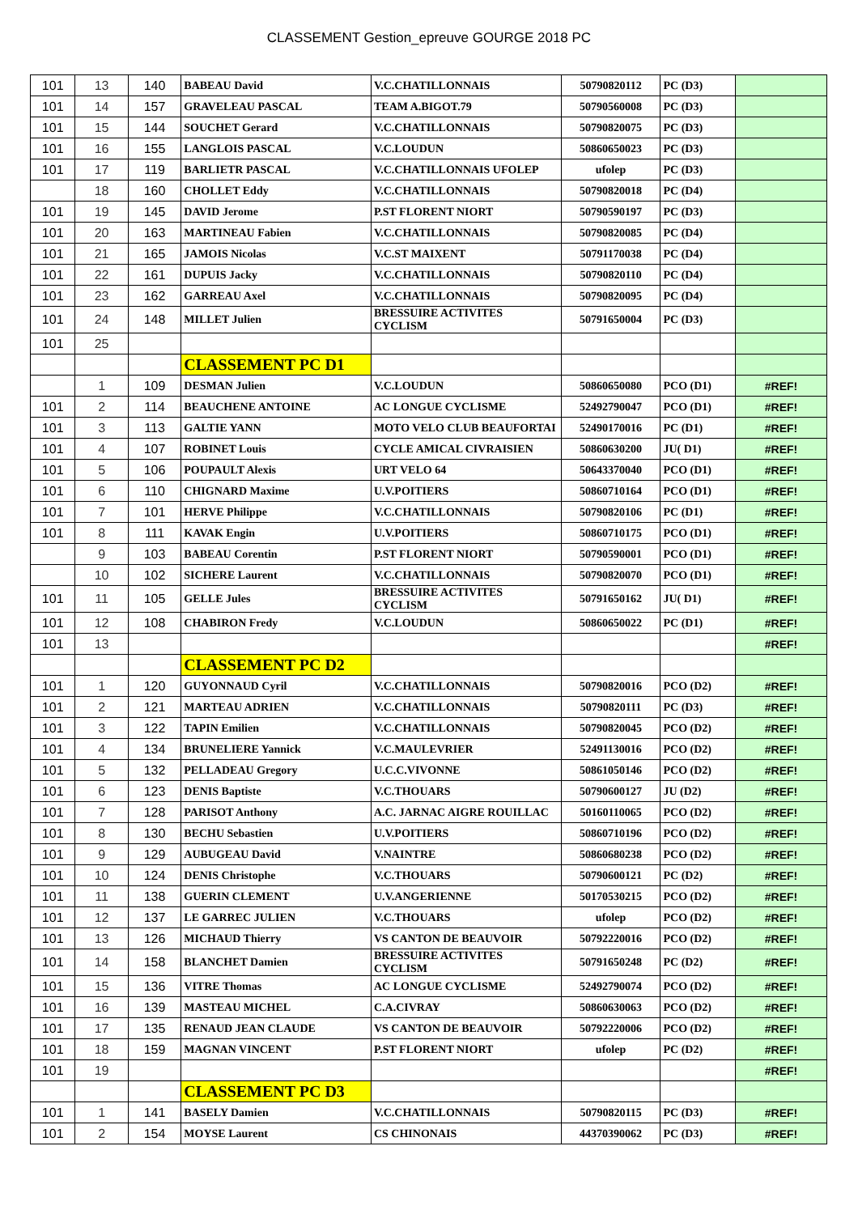CLASSEMENT Gestion_epreuve GOURGE 2018 PC
| 101 | 13 | 140 | BABEAU David | V.C.CHATILLONNAIS | 50790820112 | PC (D3) | |
| 101 | 14 | 157 | GRAVELEAU PASCAL | TEAM A.BIGOT.79 | 50790560008 | PC (D3) | |
| 101 | 15 | 144 | SOUCHET Gerard | V.C.CHATILLONNAIS | 50790820075 | PC (D3) | |
| 101 | 16 | 155 | LANGLOIS PASCAL | V.C.LOUDUN | 50860650023 | PC (D3) | |
| 101 | 17 | 119 | BARLIETR PASCAL | V.C.CHATILLONNAIS UFOLEP | ufolep | PC (D3) | |
| | 18 | 160 | CHOLLET Eddy | V.C.CHATILLONNAIS | 50790820018 | PC (D4) | |
| 101 | 19 | 145 | DAVID Jerome | P.ST FLORENT NIORT | 50790590197 | PC (D3) | |
| 101 | 20 | 163 | MARTINEAU Fabien | V.C.CHATILLONNAIS | 50790820085 | PC (D4) | |
| 101 | 21 | 165 | JAMOIS Nicolas | V.C.ST MAIXENT | 50791170038 | PC (D4) | |
| 101 | 22 | 161 | DUPUIS Jacky | V.C.CHATILLONNAIS | 50790820110 | PC (D4) | |
| 101 | 23 | 162 | GARREAU Axel | V.C.CHATILLONNAIS | 50790820095 | PC (D4) | |
| 101 | 24 | 148 | MILLET Julien | BRESSUIRE ACTIVITES CYCLISM | 50791650004 | PC (D3) | |
| 101 | 25 | | | | | | |
| | | | CLASSEMENT PC D1 | | | | |
| | 1 | 109 | DESMAN Julien | V.C.LOUDUN | 50860650080 | PCO (D1) | #REF! |
| 101 | 2 | 114 | BEAUCHENE ANTOINE | AC LONGUE CYCLISME | 52492790047 | PCO (D1) | #REF! |
| 101 | 3 | 113 | GALTIE YANN | MOTO VELO CLUB BEAUFORTAI | 52490170016 | PC (D1) | #REF! |
| 101 | 4 | 107 | ROBINET Louis | CYCLE AMICAL CIVRAISIEN | 50860630200 | JU( D1) | #REF! |
| 101 | 5 | 106 | POUPAULT Alexis | URT VELO 64 | 50643370040 | PCO (D1) | #REF! |
| 101 | 6 | 110 | CHIGNARD Maxime | U.V.POITIERS | 50860710164 | PCO (D1) | #REF! |
| 101 | 7 | 101 | HERVE Philippe | V.C.CHATILLONNAIS | 50790820106 | PC (D1) | #REF! |
| 101 | 8 | 111 | KAVAK Engin | U.V.POITIERS | 50860710175 | PCO (D1) | #REF! |
| | 9 | 103 | BABEAU Corentin | P.ST FLORENT NIORT | 50790590001 | PCO (D1) | #REF! |
| | 10 | 102 | SICHERE Laurent | V.C.CHATILLONNAIS | 50790820070 | PCO (D1) | #REF! |
| 101 | 11 | 105 | GELLE Jules | BRESSUIRE ACTIVITES CYCLISM | 50791650162 | JU( D1) | #REF! |
| 101 | 12 | 108 | CHABIRON Fredy | V.C.LOUDUN | 50860650022 | PC (D1) | #REF! |
| 101 | 13 | | | | | | #REF! |
| | | | CLASSEMENT PC D2 | | | | |
| 101 | 1 | 120 | GUYONNAUD Cyril | V.C.CHATILLONNAIS | 50790820016 | PCO (D2) | #REF! |
| 101 | 2 | 121 | MARTEAU ADRIEN | V.C.CHATILLONNAIS | 50790820111 | PC (D3) | #REF! |
| 101 | 3 | 122 | TAPIN Emilien | V.C.CHATILLONNAIS | 50790820045 | PCO (D2) | #REF! |
| 101 | 4 | 134 | BRUNELIERE Yannick | V.C.MAULEVRIER | 52491130016 | PCO (D2) | #REF! |
| 101 | 5 | 132 | PELLADEAU Gregory | U.C.C.VIVONNE | 50861050146 | PCO (D2) | #REF! |
| 101 | 6 | 123 | DENIS Baptiste | V.C.THOUARS | 50790600127 | JU (D2) | #REF! |
| 101 | 7 | 128 | PARISOT Anthony | A.C. JARNAC AIGRE ROUILLAC | 50160110065 | PCO (D2) | #REF! |
| 101 | 8 | 130 | BECHU Sebastien | U.V.POITIERS | 50860710196 | PCO (D2) | #REF! |
| 101 | 9 | 129 | AUBUGEAU David | V.NAINTRE | 50860680238 | PCO (D2) | #REF! |
| 101 | 10 | 124 | DENIS Christophe | V.C.THOUARS | 50790600121 | PC (D2) | #REF! |
| 101 | 11 | 138 | GUERIN CLEMENT | U.V.ANGERIENNE | 50170530215 | PCO (D2) | #REF! |
| 101 | 12 | 137 | LE GARREC JULIEN | V.C.THOUARS | ufolep | PCO (D2) | #REF! |
| 101 | 13 | 126 | MICHAUD Thierry | VS CANTON DE BEAUVOIR | 50792220016 | PCO (D2) | #REF! |
| 101 | 14 | 158 | BLANCHET Damien | BRESSUIRE ACTIVITES CYCLISM | 50791650248 | PC (D2) | #REF! |
| 101 | 15 | 136 | VITRE Thomas | AC LONGUE CYCLISME | 52492790074 | PCO (D2) | #REF! |
| 101 | 16 | 139 | MASTEAU MICHEL | C.A.CIVRAY | 50860630063 | PCO (D2) | #REF! |
| 101 | 17 | 135 | RENAUD JEAN CLAUDE | VS CANTON DE BEAUVOIR | 50792220006 | PCO (D2) | #REF! |
| 101 | 18 | 159 | MAGNAN VINCENT | P.ST FLORENT NIORT | ufolep | PC (D2) | #REF! |
| 101 | 19 | | | | | | #REF! |
| | | | CLASSEMENT PC D3 | | | | |
| 101 | 1 | 141 | BASELY Damien | V.C.CHATILLONNAIS | 50790820115 | PC (D3) | #REF! |
| 101 | 2 | 154 | MOYSE Laurent | CS CHINONAIS | 44370390062 | PC (D3) | #REF! |